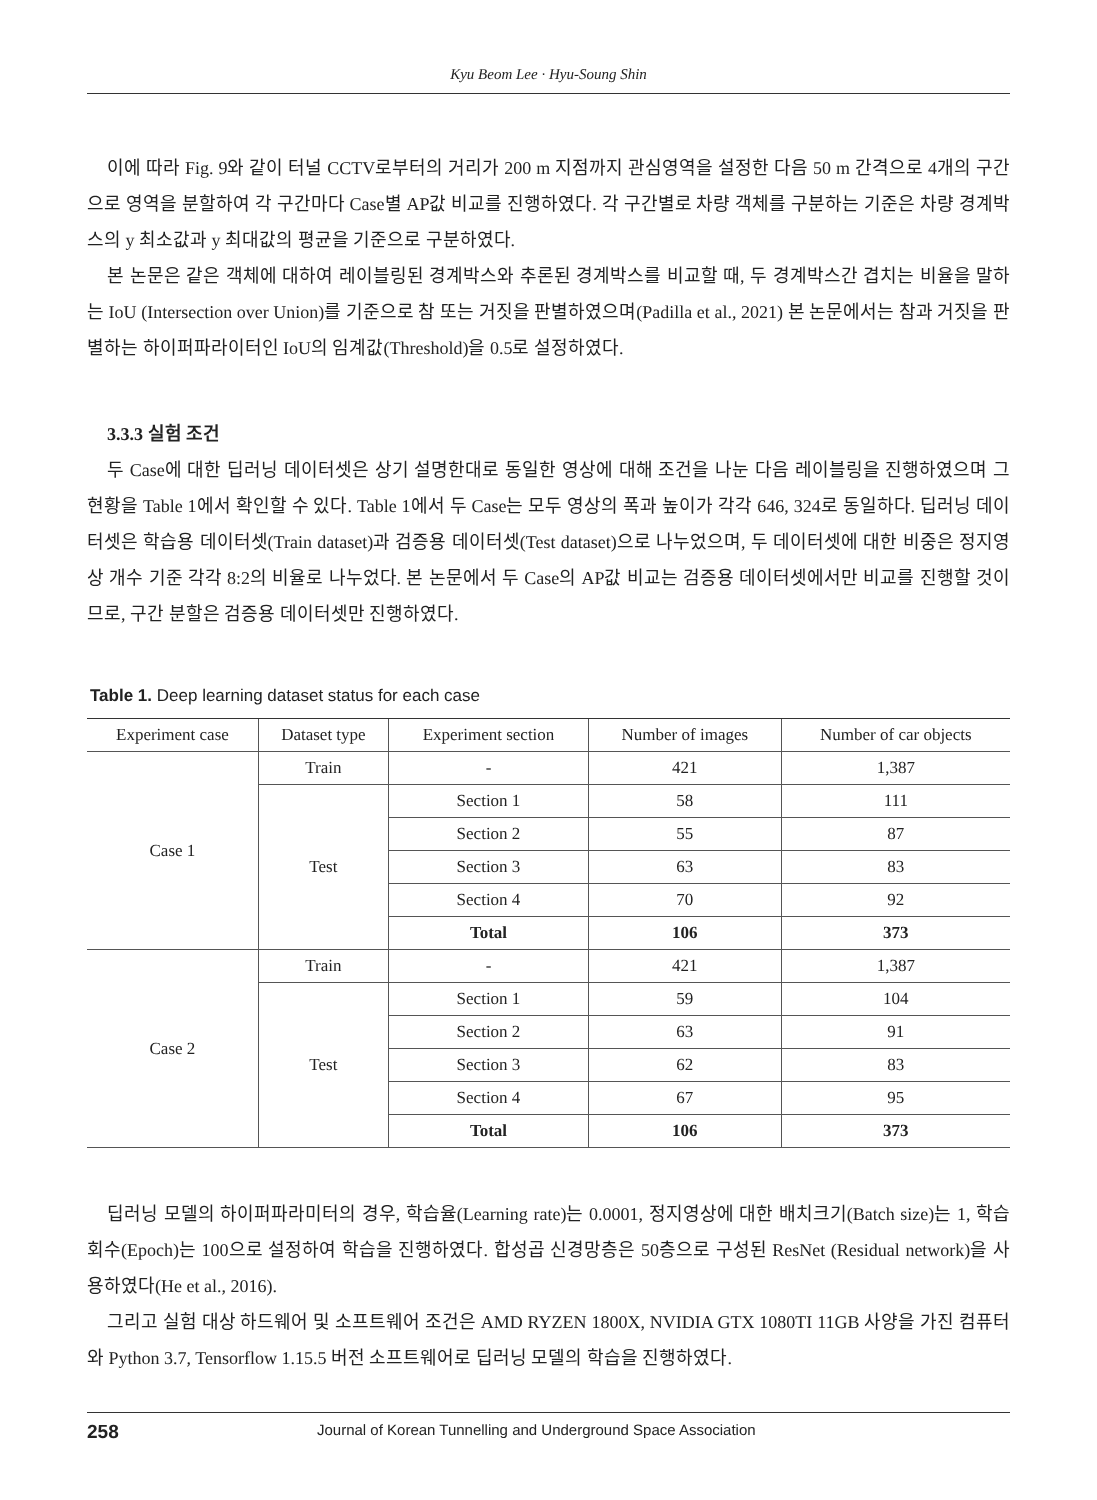Kyu Beom Lee · Hyu-Soung Shin
이에 따라 Fig. 9와 같이 터널 CCTV로부터의 거리가 200 m 지점까지 관심영역을 설정한 다음 50 m 간격으로 4개의 구간으로 영역을 분할하여 각 구간마다 Case별 AP값 비교를 진행하였다. 각 구간별로 차량 객체를 구분하는 기준은 차량 경계박스의 y 최소값과 y 최대값의 평균을 기준으로 구분하였다.
본 논문은 같은 객체에 대하여 레이블링된 경계박스와 추론된 경계박스를 비교할 때, 두 경계박스간 겹치는 비율을 말하는 IoU (Intersection over Union)를 기준으로 참 또는 거짓을 판별하였으며(Padilla et al., 2021) 본 논문에서는 참과 거짓을 판별하는 하이퍼파라이터인 IoU의 임계값(Threshold)을 0.5로 설정하였다.
3.3.3 실험 조건
두 Case에 대한 딥러닝 데이터셋은 상기 설명한대로 동일한 영상에 대해 조건을 나눈 다음 레이블링을 진행하였으며 그 현황을 Table 1에서 확인할 수 있다. Table 1에서 두 Case는 모두 영상의 폭과 높이가 각각 646, 324로 동일하다. 딥러닝 데이터셋은 학습용 데이터셋(Train dataset)과 검증용 데이터셋(Test dataset)으로 나누었으며, 두 데이터셋에 대한 비중은 정지영상 개수 기준 각각 8:2의 비율로 나누었다. 본 논문에서 두 Case의 AP값 비교는 검증용 데이터셋에서만 비교를 진행할 것이므로, 구간 분할은 검증용 데이터셋만 진행하였다.
Table 1. Deep learning dataset status for each case
| Experiment case | Dataset type | Experiment section | Number of images | Number of car objects |
| --- | --- | --- | --- | --- |
| Case 1 | Train | - | 421 | 1,387 |
| | Test | Section 1 | 58 | 111 |
| | | Section 2 | 55 | 87 |
| | | Section 3 | 63 | 83 |
| | | Section 4 | 70 | 92 |
| | | Total | 106 | 373 |
| Case 2 | Train | - | 421 | 1,387 |
| | Test | Section 1 | 59 | 104 |
| | | Section 2 | 63 | 91 |
| | | Section 3 | 62 | 83 |
| | | Section 4 | 67 | 95 |
| | | Total | 106 | 373 |
딥러닝 모델의 하이퍼파라미터의 경우, 학습율(Learning rate)는 0.0001, 정지영상에 대한 배치크기(Batch size)는 1, 학습회수(Epoch)는 100으로 설정하여 학습을 진행하였다. 합성곱 신경망층은 50층으로 구성된 ResNet (Residual network)을 사용하였다(He et al., 2016).
그리고 실험 대상 하드웨어 및 소프트웨어 조건은 AMD RYZEN 1800X, NVIDIA GTX 1080TI 11GB 사양을 가진 컴퓨터와 Python 3.7, Tensorflow 1.15.5 버전 소프트웨어로 딥러닝 모델의 학습을 진행하였다.
258 Journal of Korean Tunnelling and Underground Space Association